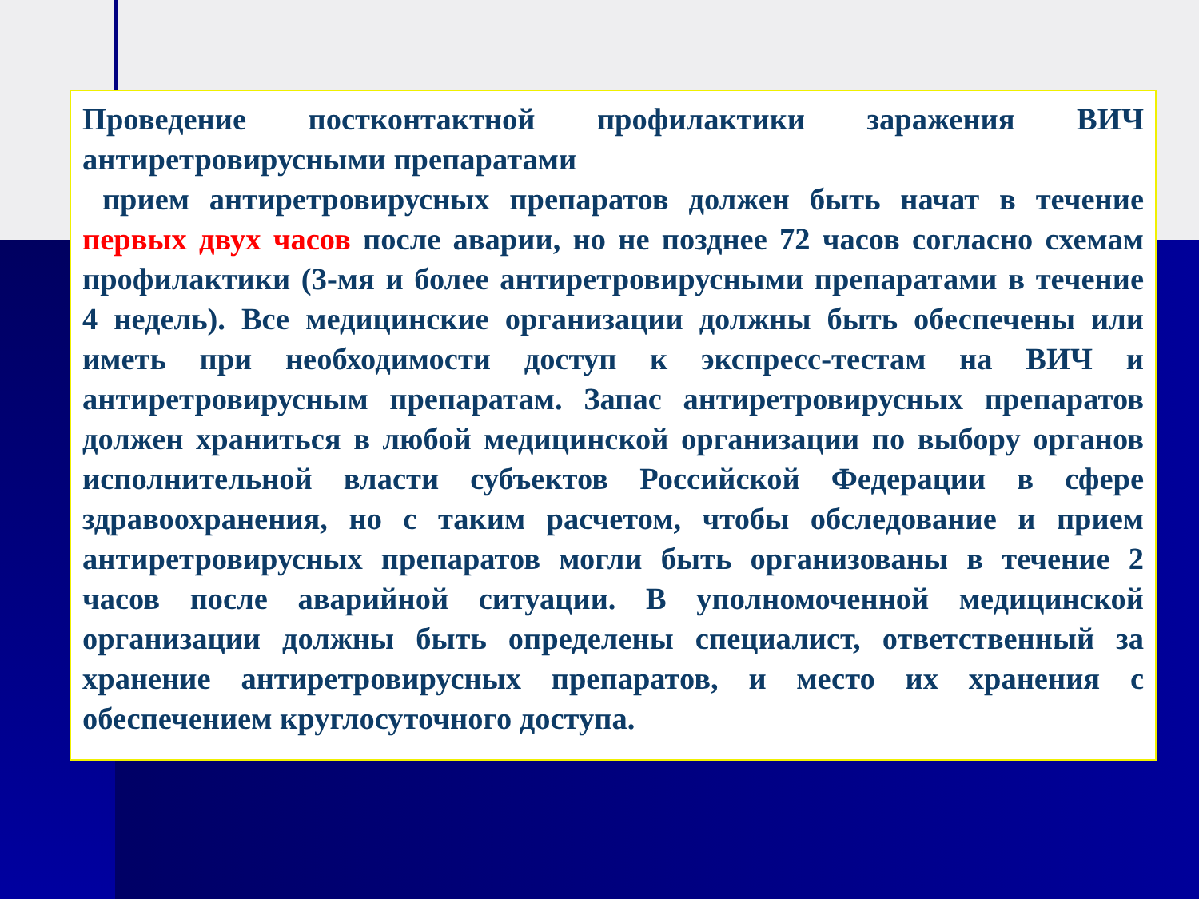Проведение постконтактной профилактики заражения ВИЧ антиретровирусными препаратами
прием антиретровирусных препаратов должен быть начат в течение первых двух часов после аварии, но не позднее 72 часов согласно схемам профилактики (3-мя и более антиретровирусными препаратами в течение 4 недель). Все медицинские организации должны быть обеспечены или иметь при необходимости доступ к экспресс-тестам на ВИЧ и антиретровирусным препаратам. Запас антиретровирусных препаратов должен храниться в любой медицинской организации по выбору органов исполнительной власти субъектов Российской Федерации в сфере здравоохранения, но с таким расчетом, чтобы обследование и прием антиретровирусных препаратов могли быть организованы в течение 2 часов после аварийной ситуации. В уполномоченной медицинской организации должны быть определены специалист, ответственный за хранение антиретровирусных препаратов, и место их хранения с обеспечением круглосуточного доступа.